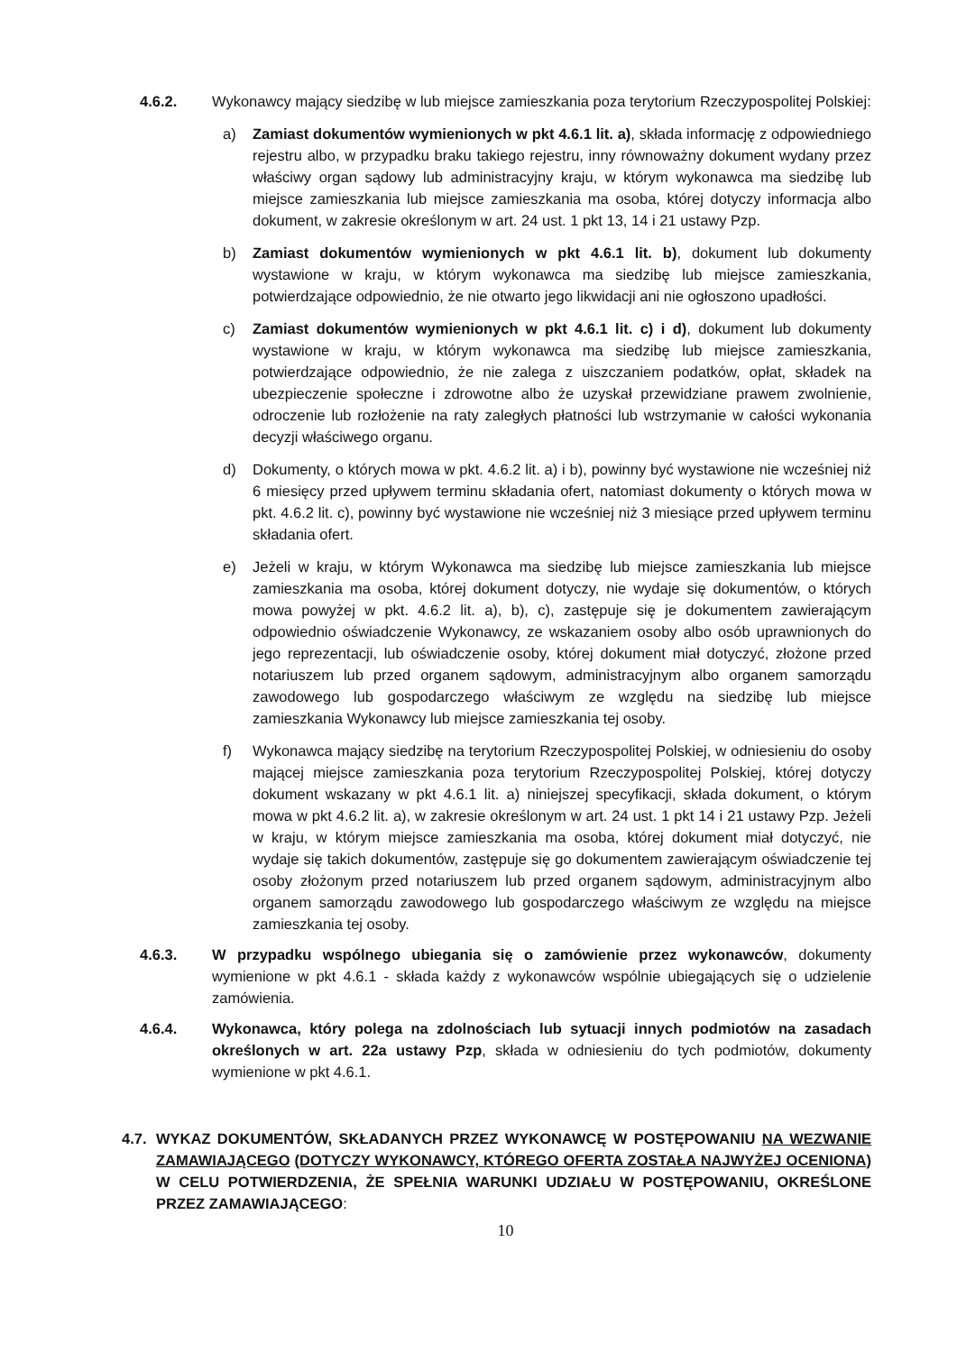4.6.2. Wykonawcy mający siedzibę w lub miejsce zamieszkania poza terytorium Rzeczypospolitej Polskiej:
a) Zamiast dokumentów wymienionych w pkt 4.6.1 lit. a), składa informację z odpowiedniego rejestru albo, w przypadku braku takiego rejestru, inny równoważny dokument wydany przez właściwy organ sądowy lub administracyjny kraju, w którym wykonawca ma siedzibę lub miejsce zamieszkania lub miejsce zamieszkania ma osoba, której dotyczy informacja albo dokument, w zakresie określonym w art. 24 ust. 1 pkt 13, 14 i 21 ustawy Pzp.
b) Zamiast dokumentów wymienionych w pkt 4.6.1 lit. b), dokument lub dokumenty wystawione w kraju, w którym wykonawca ma siedzibę lub miejsce zamieszkania, potwierdzające odpowiednio, że nie otwarto jego likwidacji ani nie ogłoszono upadłości.
c) Zamiast dokumentów wymienionych w pkt 4.6.1 lit. c) i d), dokument lub dokumenty wystawione w kraju, w którym wykonawca ma siedzibę lub miejsce zamieszkania, potwierdzające odpowiednio, że nie zalega z uiszczaniem podatków, opłat, składek na ubezpieczenie społeczne i zdrowotne albo że uzyskał przewidziane prawem zwolnienie, odroczenie lub rozłożenie na raty zaległych płatności lub wstrzymanie w całości wykonania decyzji właściwego organu.
d) Dokumenty, o których mowa w pkt. 4.6.2 lit. a) i b), powinny być wystawione nie wcześniej niż 6 miesięcy przed upływem terminu składania ofert, natomiast dokumenty o których mowa w pkt. 4.6.2 lit. c), powinny być wystawione nie wcześniej niż 3 miesiące przed upływem terminu składania ofert.
e) Jeżeli w kraju, w którym Wykonawca ma siedzibę lub miejsce zamieszkania lub miejsce zamieszkania ma osoba, której dokument dotyczy, nie wydaje się dokumentów, o których mowa powyżej w pkt. 4.6.2 lit. a), b), c), zastępuje się je dokumentem zawierającym odpowiednio oświadczenie Wykonawcy, ze wskazaniem osoby albo osób uprawnionych do jego reprezentacji, lub oświadczenie osoby, której dokument miał dotyczyć, złożone przed notariuszem lub przed organem sądowym, administracyjnym albo organem samorządu zawodowego lub gospodarczego właściwym ze względu na siedzibę lub miejsce zamieszkania Wykonawcy lub miejsce zamieszkania tej osoby.
f) Wykonawca mający siedzibę na terytorium Rzeczypospolitej Polskiej, w odniesieniu do osoby mającej miejsce zamieszkania poza terytorium Rzeczypospolitej Polskiej, której dotyczy dokument wskazany w pkt 4.6.1 lit. a) niniejszej specyfikacji, składa dokument, o którym mowa w pkt 4.6.2 lit. a), w zakresie określonym w art. 24 ust. 1 pkt 14 i 21 ustawy Pzp. Jeżeli w kraju, w którym miejsce zamieszkania ma osoba, której dokument miał dotyczyć, nie wydaje się takich dokumentów, zastępuje się go dokumentem zawierającym oświadczenie tej osoby złożonym przed notariuszem lub przed organem sądowym, administracyjnym albo organem samorządu zawodowego lub gospodarczego właściwym ze względu na miejsce zamieszkania tej osoby.
4.6.3. W przypadku wspólnego ubiegania się o zamówienie przez wykonawców, dokumenty wymienione w pkt 4.6.1 - składa każdy z wykonawców wspólnie ubiegających się o udzielenie zamówienia.
4.6.4. Wykonawca, który polega na zdolnościach lub sytuacji innych podmiotów na zasadach określonych w art. 22a ustawy Pzp, składa w odniesieniu do tych podmiotów, dokumenty wymienione w pkt 4.6.1.
4.7. WYKAZ DOKUMENTÓW, SKŁADANYCH PRZEZ WYKONAWCĘ W POSTĘPOWANIU NA WEZWANIE ZAMAWIAJĄCEGO (DOTYCZY WYKONAWCY, KTÓREGO OFERTA ZOSTAŁA NAJWYŻEJ OCENIONA) W CELU POTWIERDZENIA, ŻE SPEŁNIA WARUNKI UDZIAŁU W POSTĘPOWANIU, OKREŚLONE PRZEZ ZAMAWIAJĄCEGO:
10